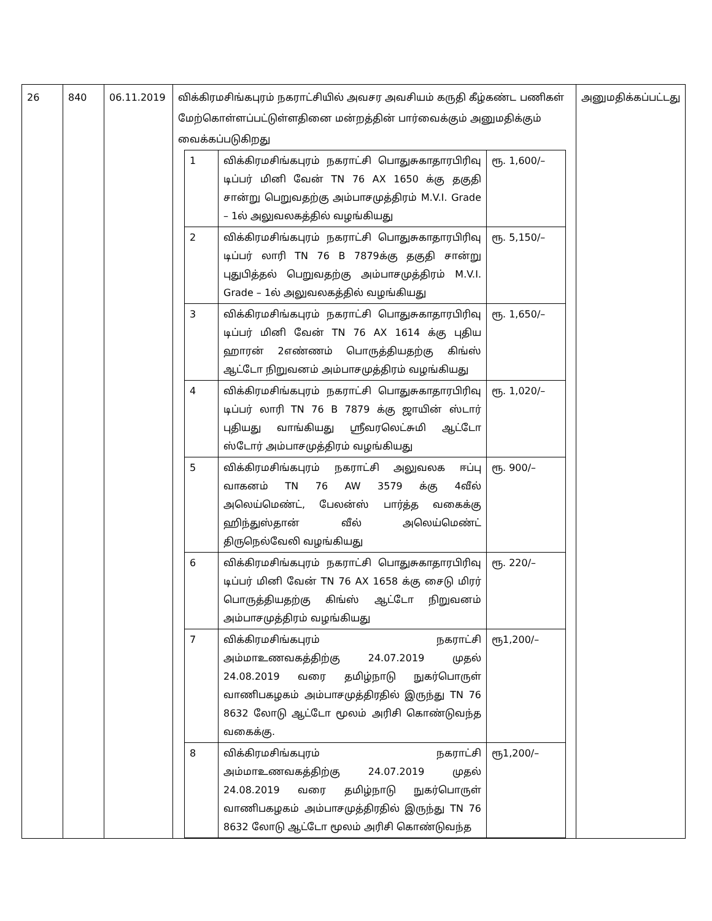| 26 | 840 | 06.11.2019 | விக்கிரமசிங்கபுரம் நகராட்சியில் அவசர அவசியம் கருதி கீழ்கண்ட பணிகள் மேற்கொள்ளப்பட்டுள்ளதினை மன்றத்தின் பார்வைக்கும் அனுமதிக்கும் வைக்கப்படுகிறது / 1 / விக்கிரமசிங்கபுரம் நகராட்சி பொதுசுகாதாரபிரிவு டிப்பர் மினி வேன் TN 76 AX 1650 க்கு தகுதி சான்று பெறுவதற்கு அம்பாசமுத்திரம் M.V.I. Grade – 1ல் அலுவலகத்தில் வழங்கியது / ரூ. 1,600/– / / 2 / விக்கிரமசிங்கபுரம் நகராட்சி பொதுசுகாதாரபிரிவு டிப்பர் லாரி TN 76 B 7879க்கு தகுதி சான்று புதுபித்தல் பெறுவதற்கு அம்பாசமுத்திரம் M.V.I. Grade – 1ல் அலுவலகத்தில் வழங்கியது / ரூ. 5,150/– / / 3 / விக்கிரமசிங்கபுரம் நகராட்சி பொதுசுகாதாரபிரிவு டிப்பர் மினி வேன் TN 76 AX 1614 க்கு புதிய ஹாரன் 2எண்ணம் பொருத்தியதற்கு கிங்ஸ் ஆட்டோ நிறுவனம் அம்பாசமுத்திரம் வழங்கியது / ரூ. 1,650/– / / 4 / விக்கிரமசிங்கபுரம் நகராட்சி பொதுசுகாதாரபிரிவு டிப்பர் லாரி TN 76 B 7879 க்கு ஜாயின் ஸ்டார் புதியது வாங்கியது ஸ்ரீவரலெட்சுமி ஆட்டோ ஸ்டோர் அம்பாசமுத்திரம் வழங்கியது / ரூ. 1,020/– / / 5 / விக்கிரமசிங்கபுரம் நகராட்சி அலுவலக ஈப்பு வாகனம் TN 76 AW 3579 க்கு 4வீல் அலெய்மெண்ட், பேலன்ஸ் பார்த்த வகைக்கு ஹிந்துஸ்தான் வீல் அலெய்மெண்ட் திருநெல்வேலி வழங்கியது / ரூ. 900/– / / 6 / விக்கிரமசிங்கபுரம் நகராட்சி பொதுசுகாதாரபிரிவு டிப்பர் மினி வேன் TN 76 AX 1658 க்கு சைடு மிரர் பொருத்தியதற்கு கிங்ஸ் ஆட்டோ நிறுவனம் அம்பாசமுத்திரம் வழங்கியது / ரூ. 220/– / / 7 / விக்கிரமசிங்கபுரம் நகராட்சி அம்மாஉணவகத்திற்கு 24.07.2019 முதல் 24.08.2019 வரை தமிழ்நாடு நுகர்பொருள் வாணிபகழகம் அம்பாசமுத்திரதில் இருந்து TN 76 8632 லோடு ஆட்டோ மூலம் அரிசி கொண்டுவந்த வகைக்கு. / ரூ1,200/– / / 8 / விக்கிரமசிங்கபுரம் நகராட்சி அம்மாஉணவகத்திற்கு 24.07.2019 முதல் 24.08.2019 வரை தமிழ்நாடு நுகர்பொருள் வாணிபகழகம் அம்பாசமுத்திரதில் இருந்து TN 76 8632 லோடு ஆட்டோ மூலம் அரிசி கொண்டுவந்த / ரூ1,200/– / | அனுமதிக்கப்பட்டது |